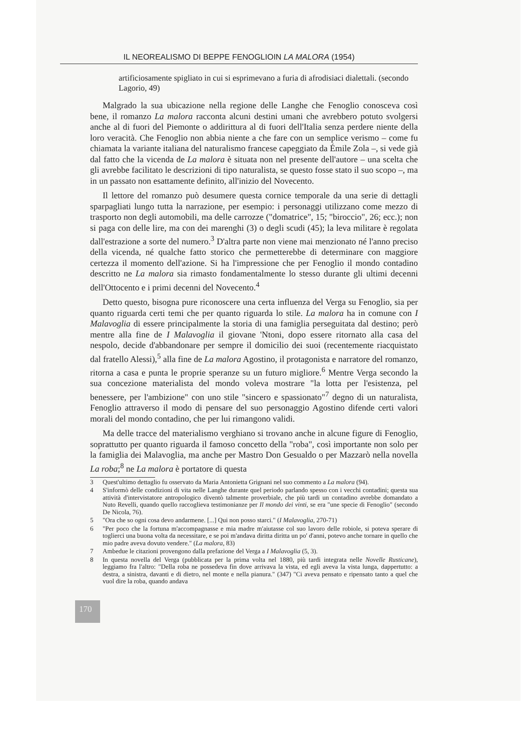IL NEOREALISMO DI BEPPE FENOGLIOIN LA MALORA (1954)
artificiosamente spigliato in cui si esprimevano a furia di afrodisiaci dialettali. (secondo Lagorio, 49)
Malgrado la sua ubicazione nella regione delle Langhe che Fenoglio conosceva così bene, il romanzo La malora racconta alcuni destini umani che avrebbero potuto svolgersi anche al di fuori del Piemonte o addirittura al di fuori dell'Italia senza perdere niente della loro veracità. Che Fenoglio non abbia niente a che fare con un semplice verismo – come fu chiamata la variante italiana del naturalismo francese capeggiato da Émile Zola –, si vede già dal fatto che la vicenda de La malora è situata non nel presente dell'autore – una scelta che gli avrebbe facilitato le descrizioni di tipo naturalista, se questo fosse stato il suo scopo –, ma in un passato non esattamente definito, all'inizio del Novecento.
Il lettore del romanzo può desumere questa cornice temporale da una serie di dettagli sparpagliati lungo tutta la narrazione, per esempio: i personaggi utilizzano come mezzo di trasporto non degli automobili, ma delle carrozze ("domatrice", 15; "biroccio", 26; ecc.); non si paga con delle lire, ma con dei marenghi (3) o degli scudi (45); la leva militare è regolata dall'estrazione a sorte del numero.<sup>3</sup> D'altra parte non viene mai menzionato né l'anno preciso della vicenda, né qualche fatto storico che permetterebbe di determinare con maggiore certezza il momento dell'azione. Si ha l'impressione che per Fenoglio il mondo contadino descritto ne La malora sia rimasto fondamentalmente lo stesso durante gli ultimi decenni dell'Ottocento e i primi decenni del Novecento.<sup>4</sup>
Detto questo, bisogna pure riconoscere una certa influenza del Verga su Fenoglio, sia per quanto riguarda certi temi che per quanto riguarda lo stile. La malora ha in comune con I Malavoglia di essere principalmente la storia di una famiglia perseguitata dal destino; però mentre alla fine de I Malavoglia il giovane 'Ntoni, dopo essere ritornato alla casa del nespolo, decide d'abbandonare per sempre il domicilio dei suoi (recentemente riacquistato dal fratello Alessi),<sup>5</sup> alla fine de La malora Agostino, il protagonista e narratore del romanzo, ritorna a casa e punta le proprie speranze su un futuro migliore.<sup>6</sup> Mentre Verga secondo la sua concezione materialista del mondo voleva mostrare "la lotta per l'esistenza, pel benessere, per l'ambizione" con uno stile "sincero e spassionato"<sup>7</sup> degno di un naturalista, Fenoglio attraverso il modo di pensare del suo personaggio Agostino difende certi valori morali del mondo contadino, che per lui rimangono validi.
Ma delle tracce del materialismo verghiano si trovano anche in alcune figure di Fenoglio, soprattutto per quanto riguarda il famoso concetto della "roba", così importante non solo per la famiglia dei Malavoglia, ma anche per Mastro Don Gesualdo o per Mazzarò nella novella La roba;<sup>8</sup> ne La malora è portatore di questa
3 Quest'ultimo dettaglio fu osservato da Maria Antonietta Grignani nel suo commento a La malora (94).
4 S'informò delle condizioni di vita nelle Langhe durante quel periodo parlando spesso con i vecchi contadini; questa sua attività d'intervistatore antropologico diventò talmente proverbiale, che più tardi un contadino avrebbe domandato a Nuto Revelli, quando quello raccoglieva testimonianze per Il mondo dei vinti, se era "une specie di Fenoglio" (secondo De Nicola, 76).
5 "Ora che so ogni cosa devo andarmene. [...] Qui non posso starci." (I Malavoglia, 270-71)
6 "Per poco che la fortuna m'accompagnasse e mia madre m'aiutasse col suo lavoro delle robiole, si poteva sperare di toglierci una buona volta da necessitare, e se poi m'andava diritta diritta un po' d'anni, potevo anche tornare in quello che mio padre aveva dovuto vendere." (La malora, 83)
7 Ambedue le citazioni provengono dalla prefazione del Verga a I Malavoglia (5, 3).
8 In questa novella del Verga (pubblicata per la prima volta nel 1880, più tardi integrata nelle Novelle Rusticane), leggiamo fra l'altro: "Della roba ne possedeva fin dove arrivava la vista, ed egli aveva la vista lunga, dappertutto: a destra, a sinistra, davanti e di dietro, nel monte e nella pianura." (347) "Ci aveva pensato e ripensato tanto a quel che vuol dire la roba, quando andava
170